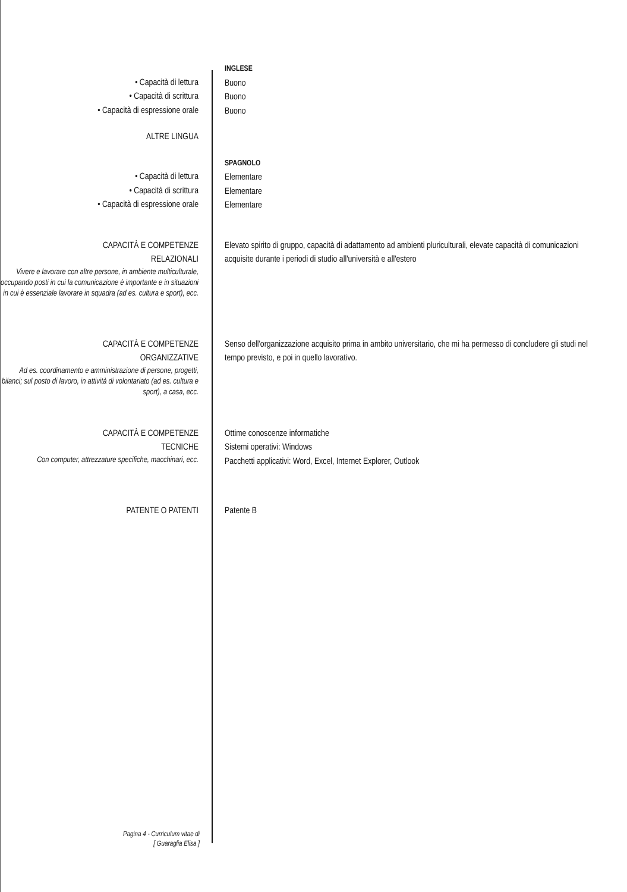• Capacità di lettura
• Capacità di scrittura
• Capacità di espressione orale
INGLESE
Buono
Buono
Buono
ALTRE LINGUA
• Capacità di lettura
• Capacità di scrittura
• Capacità di espressione orale
SPAGNOLO
Elementare
Elementare
Elementare
CAPACITÀ E COMPETENZE
RELAZIONALI
Vivere e lavorare con altre persone, in ambiente multiculturale, occupando posti in cui la comunicazione è importante e in situazioni in cui è essenziale lavorare in squadra (ad es. cultura e sport), ecc.
Elevato spirito di gruppo, capacità di adattamento ad ambienti pluriculturali, elevate capacità di comunicazioni acquisite durante i periodi di studio all'università e all'estero
CAPACITÀ E COMPETENZE
ORGANIZZATIVE
Ad es. coordinamento e amministrazione di persone, progetti, bilanci; sul posto di lavoro, in attività di volontariato (ad es. cultura e sport), a casa, ecc.
Senso dell'organizzazione acquisito prima in ambito universitario, che mi ha permesso di concludere gli studi nel tempo previsto, e poi in quello lavorativo.
CAPACITÀ E COMPETENZE
TECNICHE
Con computer, attrezzature specifiche, macchinari, ecc.
Ottime conoscenze informatiche
Sistemi operativi: Windows
Pacchetti applicativi: Word, Excel, Internet Explorer, Outlook
PATENTE O PATENTI Patente B
Pagina 4 - Curriculum vitae di
[ Guaraglia Elisa ]